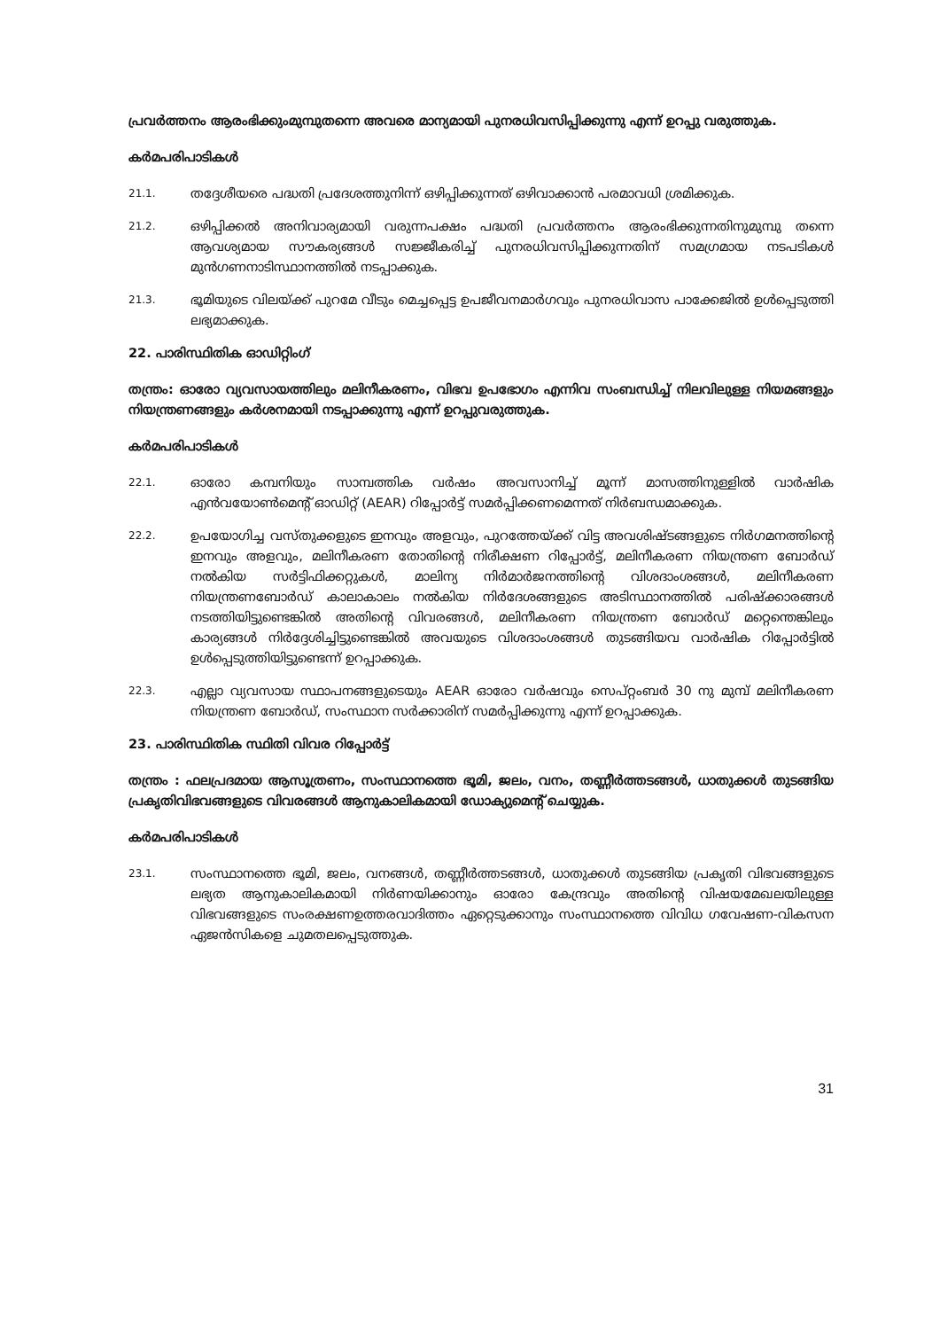പ്രവർത്തനം ആരംഭിക്കുംമുമ്പുതന്നെ അവരെ മാന്യമായി പുനരധിവസിപ്പിക്കുന്നു എന്ന് ഉറപ്പു വരുത്തുക.
കർമപരിപാടികൾ
21.1. തദ്ദേശീയരെ പദ്ധതി പ്രദേശത്തുനിന്ന് ഒഴിപ്പിക്കുന്നത് ഒഴിവാക്കാൻ പരമാവധി ശ്രമിക്കുക.
21.2. ഒഴിപ്പിക്കൽ അനിവാര്യമായി വരുന്നപക്ഷം പദ്ധതി പ്രവർത്തനം ആരംഭിക്കുന്നതിനുമുമ്പു തന്നെ ആവശ്യമായ സൗകര്യങ്ങൾ സജ്ജീകരിച്ച് പുനരധിവസിപ്പിക്കുന്നതിന് സമഗ്രമായ നടപടികൾ മുൻഗണനാടിസ്ഥാനത്തിൽ നടപ്പാക്കുക.
21.3. ഭൂമിയുടെ വിലയ്ക്ക് പുറമേ വീടും മെച്ചപ്പെട്ട ഉപജീവനമാർഗവും പുനരധിവാസ പാക്കേജിൽ ഉൾപ്പെടുത്തി ലഭ്യമാക്കുക.
22. പാരിസ്ഥിതിക ഓഡിറ്റിംഗ്
തന്ത്രം: ഓരോ വ്യവസായത്തിലും മലിനീകരണം, വിഭവ ഉപഭോഗം എന്നിവ സംബന്ധിച്ച് നിലവിലുള്ള നിയമങ്ങളും നിയന്ത്രണങ്ങളും കർശനമായി നടപ്പാക്കുന്നു എന്ന് ഉറപ്പുവരുത്തുക.
കർമപരിപാടികൾ
22.1. ഓരോ കമ്പനിയും സാമ്പത്തിക വർഷം അവസാനിച്ച് മൂന്ന് മാസത്തിനുള്ളിൽ വാർഷിക എൻവയോൺമെന്റ് ഓഡിറ്റ് (AEAR) റിപ്പോർട്ട് സമർപ്പിക്കണമെന്നത് നിർബന്ധമാക്കുക.
22.2. ഉപയോഗിച്ച വസ്തുക്കളുടെ ഇനവും അളവും, പുറത്തേയ്ക്ക് വിട്ട അവശിഷ്ടങ്ങളുടെ നിർഗമനത്തിന്റെ ഇനവും അളവും, മലിനീകരണ തോതിന്റെ നിരീക്ഷണ റിപ്പോർട്ട്, മലിനീകരണ നിയന്ത്രണ ബോർഡ് നൽകിയ സർട്ടിഫിക്കറ്റുകൾ, മാലിന്യ നിർമാർജനത്തിന്റെ വിശദാംശങ്ങൾ, മലിനീകരണ നിയന്ത്രണബോർഡ് കാലാകാലം നൽകിയ നിർദേശങ്ങളുടെ അടിസ്ഥാനത്തിൽ പരിഷ്ക്കാരങ്ങൾ നടത്തിയിട്ടുണ്ടെങ്കിൽ അതിന്റെ വിവരങ്ങൾ, മലിനീകരണ നിയന്ത്രണ ബോർഡ് മറ്റെന്തെങ്കിലും കാര്യങ്ങൾ നിർദ്ദേശിച്ചിട്ടുണ്ടെങ്കിൽ അവയുടെ വിശദാംശങ്ങൾ തുടങ്ങിയവ വാർഷിക റിപ്പോർട്ടിൽ ഉൾപ്പെടുത്തിയിട്ടുണ്ടെന്ന് ഉറപ്പാക്കുക.
22.3. എല്ലാ വ്യവസായ സ്ഥാപനങ്ങളുടെയും AEAR ഓരോ വർഷവും സെപ്റ്റംബർ 30 നു മുമ്പ് മലിനീകരണ നിയന്ത്രണ ബോർഡ്, സംസ്ഥാന സർക്കാരിന് സമർപ്പിക്കുന്നു എന്ന് ഉറപ്പാക്കുക.
23. പാരിസ്ഥിതിക സ്ഥിതി വിവര റിപ്പോർട്ട്
തന്ത്രം : ഫലപ്രദമായ ആസൂത്രണം, സംസ്ഥാനത്തെ ഭൂമി, ജലം, വനം, തണ്ണീർത്തടങ്ങൾ, ധാതുക്കൾ തുടങ്ങിയ പ്രകൃതിവിഭവങ്ങളുടെ വിവരങ്ങൾ ആനുകാലികമായി ഡോക്യുമെന്റ് ചെയ്യുക.
കർമപരിപാടികൾ
23.1. സംസ്ഥാനത്തെ ഭൂമി, ജലം, വനങ്ങൾ, തണ്ണീർത്തടങ്ങൾ, ധാതുക്കൾ തുടങ്ങിയ പ്രകൃതി വിഭവങ്ങളുടെ ലഭ്യത ആനുകാലികമായി നിർണയിക്കാനും ഓരോ കേന്ദ്രവും അതിന്റെ വിഷയമേഖലയിലുള്ള വിഭവങ്ങളുടെ സംരക്ഷണഉത്തരവാദിത്തം ഏറ്റെടുക്കാനും സംസ്ഥാനത്തെ വിവിധ ഗവേഷണ-വികസന ഏജൻസികളെ ചുമതലപ്പെടുത്തുക.
31